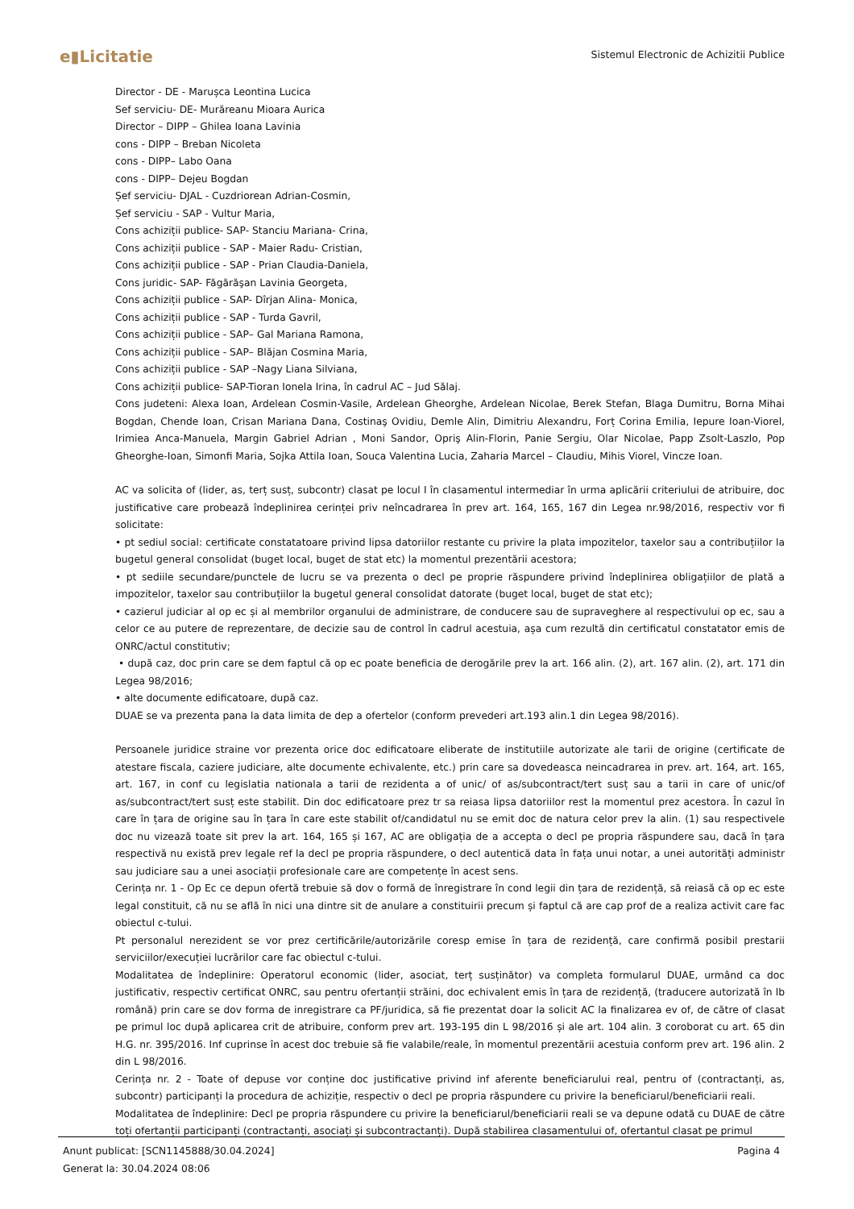e▮Licitatie
Sistemul Electronic de Achizitii Publice
Director - DE - Marușca Leontina Lucica
Sef serviciu- DE- Murăreanu Mioara Aurica
Director – DIPP – Ghilea Ioana Lavinia
cons - DIPP – Breban Nicoleta
cons - DIPP– Labo Oana
cons - DIPP– Dejeu Bogdan
Șef serviciu- DJAL - Cuzdriorean Adrian-Cosmin,
Șef serviciu - SAP - Vultur Maria,
Cons achiziții publice- SAP- Stanciu Mariana- Crina,
Cons achiziții publice - SAP - Maier Radu- Cristian,
Cons achiziții publice - SAP - Prian Claudia-Daniela,
Cons juridic- SAP- Făgărăşan Lavinia Georgeta,
Cons achiziții publice - SAP- Dîrjan Alina- Monica,
Cons achiziții publice - SAP - Turda Gavril,
Cons achiziții publice - SAP– Gal Mariana Ramona,
Cons achiziții publice - SAP– Blăjan Cosmina Maria,
Cons achiziții publice - SAP –Nagy Liana Silviana,
Cons achiziții publice- SAP-Tioran Ionela Irina, în cadrul AC – Jud Sălaj.
Cons judeteni: Alexa Ioan, Ardelean Cosmin-Vasile, Ardelean Gheorghe, Ardelean Nicolae, Berek Stefan, Blaga Dumitru, Borna Mihai Bogdan, Chende Ioan, Crisan Mariana Dana, Costinaş Ovidiu, Demle Alin, Dimitriu Alexandru, Forț Corina Emilia, Iepure Ioan-Viorel, Irimiea Anca-Manuela, Margin Gabriel Adrian , Moni Sandor, Opriş Alin-Florin, Panie Sergiu, Olar Nicolae, Papp Zsolt-Laszlo, Pop Gheorghe-Ioan, Simonfi Maria, Sojka Attila Ioan, Souca Valentina Lucia, Zaharia Marcel – Claudiu, Mihis Viorel, Vincze Ioan.
AC va solicita of (lider, as, terț susț, subcontr) clasat pe locul I în clasamentul intermediar în urma aplicării criteriului de atribuire, doc justificative care probează îndeplinirea cerinței priv neîncadrarea în prev art. 164, 165, 167 din Legea nr.98/2016, respectiv vor fi solicitate:
• pt sediul social: certificate constatatoare privind lipsa datoriilor restante cu privire la plata impozitelor, taxelor sau a contribuțiilor la bugetul general consolidat (buget local, buget de stat etc) la momentul prezentării acestora;
• pt sediile secundare/punctele de lucru se va prezenta o decl pe proprie răspundere privind îndeplinirea obligațiilor de plată a impozitelor, taxelor sau contribuțiilor la bugetul general consolidat datorate (buget local, buget de stat etc);
• cazierul judiciar al op ec și al membrilor organului de administrare, de conducere sau de supraveghere al respectivului op ec, sau a celor ce au putere de reprezentare, de decizie sau de control în cadrul acestuia, așa cum rezultă din certificatul constatator emis de ONRC/actul constitutiv;
• după caz, doc prin care se dem faptul că op ec poate beneficia de derogările prev la art. 166 alin. (2), art. 167 alin. (2), art. 171 din Legea 98/2016;
• alte documente edificatoare, după caz.
DUAE se va prezenta pana la data limita de dep a ofertelor (conform prevederi art.193 alin.1 din Legea 98/2016).
Persoanele juridice straine vor prezenta orice doc edificatoare eliberate de institutiile autorizate ale tarii de origine (certificate de atestare fiscala, caziere judiciare, alte documente echivalente, etc.) prin care sa dovedeasca neincadrarea in prev. art. 164, art. 165, art. 167, in conf cu legislatia nationala a tarii de rezidenta a of unic/ of as/subcontract/tert susț sau a tarii in care of unic/of as/subcontract/tert susț este stabilit. Din doc edificatoare prez tr sa reiasa lipsa datoriilor rest la momentul prez acestora. În cazul în care în țara de origine sau în țara în care este stabilit of/candidatul nu se emit doc de natura celor prev la alin. (1) sau respectivele doc nu vizează toate sit prev la art. 164, 165 și 167, AC are obligația de a accepta o decl pe propria răspundere sau, dacă în țara respectivă nu există prev legale ref la decl pe propria răspundere, o decl autentică data în fața unui notar, a unei autorități administr sau judiciare sau a unei asociații profesionale care are competențe în acest sens.
Cerința nr. 1 - Op Ec ce depun ofertă trebuie să dov o formă de înregistrare în cond legii din țara de rezidență, să reiasă că op ec este legal constituit, că nu se află în nici una dintre sit de anulare a constituirii precum și faptul că are cap prof de a realiza activit care fac obiectul c-tului.
Pt personalul nerezident se vor prez certificările/autorizările coresp emise în țara de rezidență, care confirmă posibil prestarii serviciilor/execuției lucrărilor care fac obiectul c-tului.
Modalitatea de îndeplinire: Operatorul economic (lider, asociat, terț susținător) va completa formularul DUAE, urmând ca doc justificativ, respectiv certificat ONRC, sau pentru ofertanții străini, doc echivalent emis în țara de rezidență, (traducere autorizată în lb română) prin care se dov forma de inregistrare ca PF/juridica, să fie prezentat doar la solicit AC la finalizarea ev of, de către of clasat pe primul loc după aplicarea crit de atribuire, conform prev art. 193-195 din L 98/2016 și ale art. 104 alin. 3 coroborat cu art. 65 din H.G. nr. 395/2016. Inf cuprinse în acest doc trebuie să fie valabile/reale, în momentul prezentării acestuia conform prev art. 196 alin. 2 din L 98/2016.
Cerința nr. 2 - Toate of depuse vor conține doc justificative privind inf aferente beneficiarului real, pentru of (contractanți, as, subcontr) participanți la procedura de achiziție, respectiv o decl pe propria răspundere cu privire la beneficiarul/beneficiarii reali.
Modalitatea de îndeplinire: Decl pe propria răspundere cu privire la beneficiarul/beneficiarii reali se va depune odată cu DUAE de către toți ofertanții participanți (contractanți, asociați și subcontractanți). După stabilirea clasamentului of, ofertantul clasat pe primul
Anunt publicat: [SCN1145888/30.04.2024] Pagina 4
Generat la: 30.04.2024 08:06